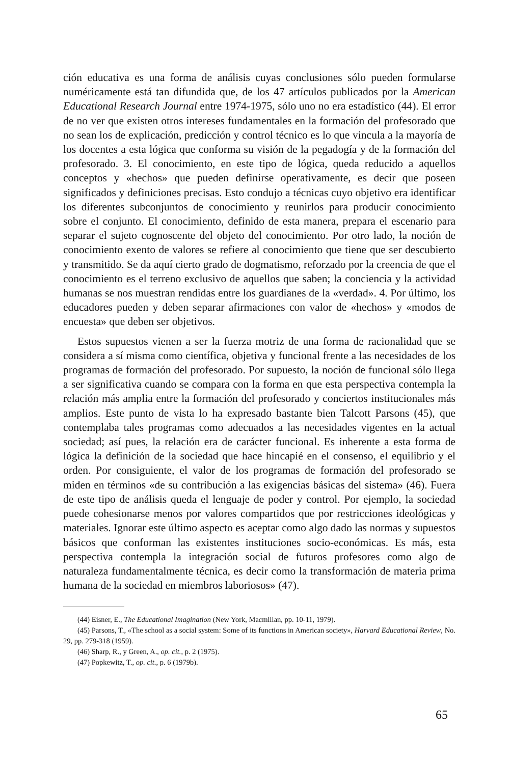ción educativa es una forma de análisis cuyas conclusiones sólo pueden formularse numéricamente está tan difundida que, de los 47 artículos publicados por la American Educational Research Journal entre 1974-1975, sólo uno no era estadístico (44). El error de no ver que existen otros intereses fundamentales en la formación del profesorado que no sean los de explicación, predicción y control técnico es lo que vincula a la mayoría de los docentes a esta lógica que conforma su visión de la pegadogía y de la formación del profesorado. 3. El conocimiento, en este tipo de lógica, queda reducido a aquellos conceptos y «hechos» que pueden definirse operativamente, es decir que poseen significados y definiciones precisas. Esto condujo a técnicas cuyo objetivo era identificar los diferentes subconjuntos de conocimiento y reunirlos para producir conocimiento sobre el conjunto. El conocimiento, definido de esta manera, prepara el escenario para separar el sujeto cognoscente del objeto del conocimiento. Por otro lado, la noción de conocimiento exento de valores se refiere al conocimiento que tiene que ser descubierto y transmitido. Se da aquí cierto grado de dogmatismo, reforzado por la creencia de que el conocimiento es el terreno exclusivo de aquellos que saben; la conciencia y la actividad humanas se nos muestran rendidas entre los guardianes de la «verdad». 4. Por último, los educadores pueden y deben separar afirmaciones con valor de «hechos» y «modos de encuesta» que deben ser objetivos.
Estos supuestos vienen a ser la fuerza motriz de una forma de racionalidad que se considera a sí misma como científica, objetiva y funcional frente a las necesidades de los programas de formación del profesorado. Por supuesto, la noción de funcional sólo llega a ser significativa cuando se compara con la forma en que esta perspectiva contempla la relación más amplia entre la formación del profesorado y conciertos institucionales más amplios. Este punto de vista lo ha expresado bastante bien Talcott Parsons (45), que contemplaba tales programas como adecuados a las necesidades vigentes en la actual sociedad; así pues, la relación era de carácter funcional. Es inherente a esta forma de lógica la definición de la sociedad que hace hincapié en el consenso, el equilibrio y el orden. Por consiguiente, el valor de los programas de formación del profesorado se miden en términos «de su contribución a las exigencias básicas del sistema» (46). Fuera de este tipo de análisis queda el lenguaje de poder y control. Por ejemplo, la sociedad puede cohesionarse menos por valores compartidos que por restricciones ideológicas y materiales. Ignorar este último aspecto es aceptar como algo dado las normas y supuestos básicos que conforman las existentes instituciones socio-económicas. Es más, esta perspectiva contempla la integración social de futuros profesores como algo de naturaleza fundamentalmente técnica, es decir como la transformación de materia prima humana de la sociedad en miembros laboriosos» (47).
(44) Eisner, E., The Educational Imagination (New York, Macmillan, pp. 10-11, 1979).
(45) Parsons, T., «The school as a social system: Some of its functions in American society», Harvard Educational Review, No. 29, pp. 279-318 (1959).
(46) Sharp, R., y Green, A., op. cit., p. 2 (1975).
(47) Popkewitz, T., op. cit., p. 6 (1979b).
65